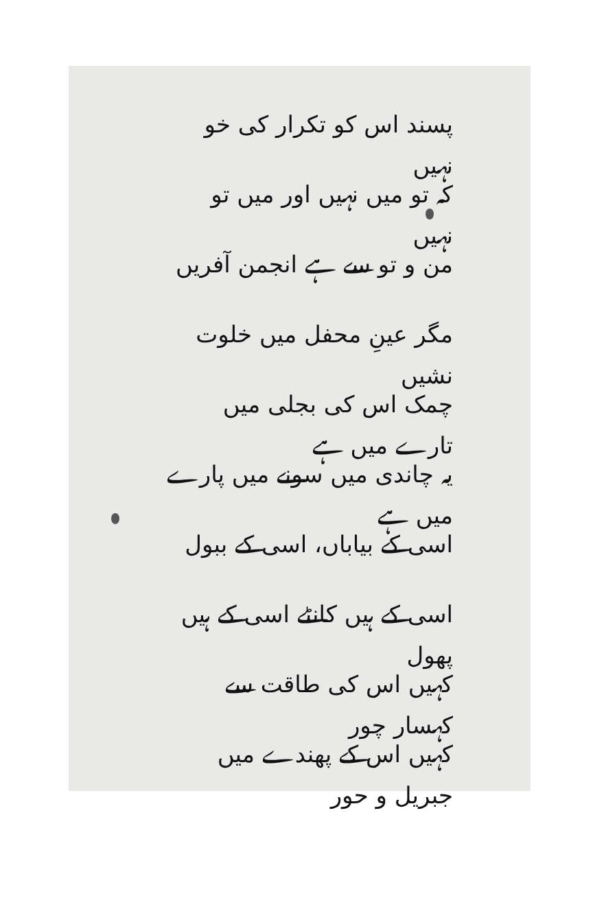پسند اس کو تکرار کی خو نہیں
کہ تو میں نہیں اور میں تو نہیں
من و تو سے ہے انجمن آفریں
مگر عینِ محفل میں خلوت نشیں
چمک اس کی بجلی میں تارے میں ہے
یہ چاندی میں سونے میں پارے میں ہے
اسی کے بیاباں، اسی کے ببول
اسی کے ہیں کانٹے اسی کے ہیں پھول
کہیں اس کی طاقت سے کہسار چور
کہیں اس کے پھندے میں جبریل و حور